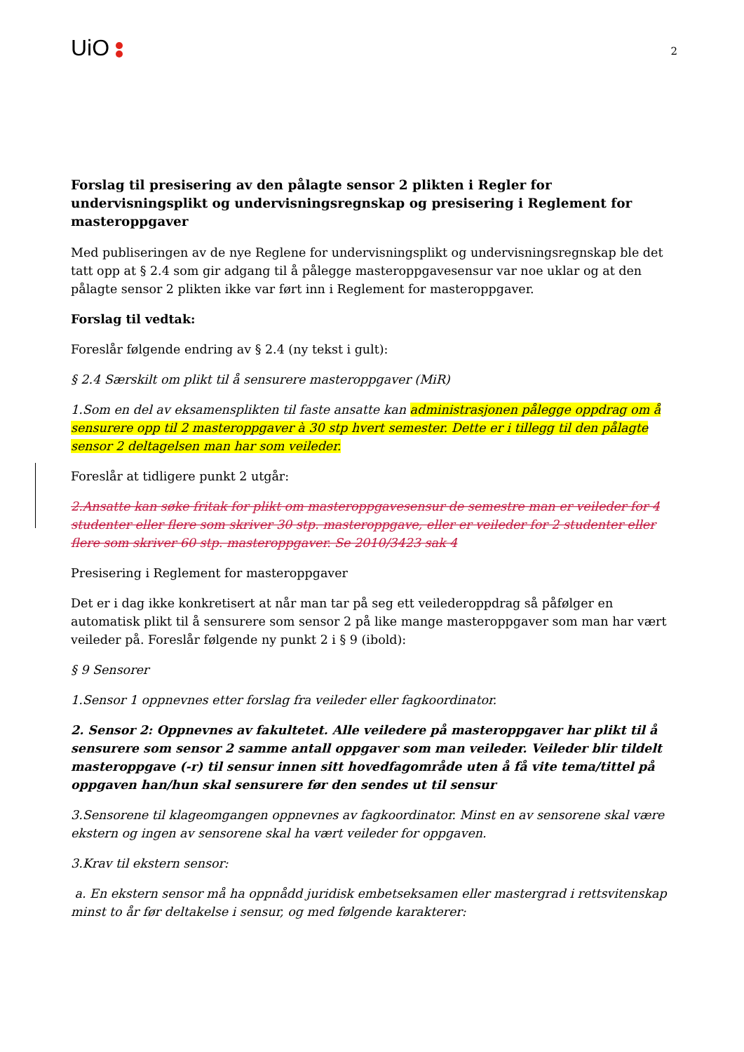UiO
2
Forslag til presisering av den pålagte sensor 2 plikten i Regler for undervisningsplikt og undervisningsregnskap og presisering i Reglement for masteroppgaver
Med publiseringen av de nye Reglene for undervisningsplikt og undervisningsregnskap ble det tatt opp at § 2.4 som gir adgang til å pålegge masteroppgavesensur var noe uklar og at den pålagte sensor 2 plikten ikke var ført inn i Reglement for masteroppgaver.
Forslag til vedtak:
Foreslår følgende endring av § 2.4 (ny tekst i gult):
§ 2.4 Særskilt om plikt til å sensurere masteroppgaver (MiR)
1.Som en del av eksamensplikten til faste ansatte kan administrasjonen pålegge oppdrag om å sensurere opp til 2 masteroppgaver à 30 stp hvert semester. Dette er i tillegg til den pålagte sensor 2 deltagelsen man har som veileder.
Foreslår at tidligere punkt 2 utgår:
2.Ansatte kan søke fritak for plikt om masteroppgavesensur de semestre man er veileder for 4 studenter eller flere som skriver 30 stp. masteroppgave, eller er veileder for 2 studenter eller flere som skriver 60 stp. masteroppgaver. Se 2010/3423 sak 4
Presisering i Reglement for masteroppgaver
Det er i dag ikke konkretisert at når man tar på seg ett veilederoppdrag så påfølger en automatisk plikt til å sensurere som sensor 2 på like mange masteroppgaver som man har vært veileder på. Foreslår følgende ny punkt 2 i § 9 (ibold):
§ 9 Sensorer
1.Sensor 1 oppnevnes etter forslag fra veileder eller fagkoordinator.
2. Sensor 2: Oppnevnes av fakultetet. Alle veiledere på masteroppgaver har plikt til å sensurere som sensor 2 samme antall oppgaver som man veileder. Veileder blir tildelt masteroppgave (-r) til sensur innen sitt hovedfagområde uten å få vite tema/tittel på oppgaven han/hun skal sensurere før den sendes ut til sensur
3.Sensorene til klageomgangen oppnevnes av fagkoordinator. Minst en av sensorene skal være ekstern og ingen av sensorene skal ha vært veileder for oppgaven.
3.Krav til ekstern sensor:
a. En ekstern sensor må ha oppnådd juridisk embetseksamen eller mastergrad i rettsvitenskap minst to år før deltakelse i sensur, og med følgende karakterer: